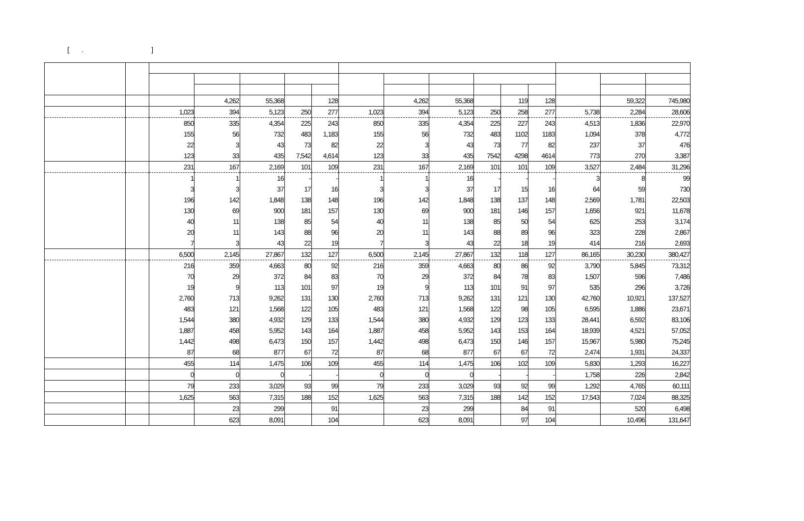[ . ]
| | | | 4,262 | 55,368 | | 128 | | 4,262 | 55,368 | | 119 | 128 | | 59,322 | 745,980 |
| | | 1,023 | 394 | 5,123 | 250 | 277 | 1,023 | 394 | 5,123 | 250 | 258 | 277 | 5,738 | 2,284 | 28,606 |
| | | 850 | 335 | 4,354 | 225 | 243 | 850 | 335 | 4,354 | 225 | 227 | 243 | 4,513 | 1,836 | 22,970 |
| | | 155 | 56 | 732 | 483 | 1,183 | 155 | 56 | 732 | 483 | 1102 | 1183 | 1,094 | 378 | 4,772 |
| | | 22 | 3 | 43 | 73 | 82 | 22 | 3 | 43 | 73 | 77 | 82 | 237 | 37 | 476 |
| | | 123 | 33 | 435 | 7,542 | 4,614 | 123 | 33 | 435 | 7542 | 4298 | 4614 | 773 | 270 | 3,387 |
| | | 231 | 167 | 2,169 | 101 | 109 | 231 | 167 | 2,169 | 101 | 101 | 109 | 3,527 | 2,484 | 31,296 |
| | | 1 | 1 | 16 | - | - | 1 | 1 | 16 | - | - | - | 3 | 8 | 99 |
| | | 3 | 3 | 37 | 17 | 16 | 3 | 3 | 37 | 17 | 15 | 16 | 64 | 59 | 730 |
| | | 196 | 142 | 1,848 | 138 | 148 | 196 | 142 | 1,848 | 138 | 137 | 148 | 2,569 | 1,781 | 22,503 |
| | | 130 | 69 | 900 | 181 | 157 | 130 | 69 | 900 | 181 | 146 | 157 | 1,656 | 921 | 11,678 |
| | | 40 | 11 | 138 | 85 | 54 | 40 | 11 | 138 | 85 | 50 | 54 | 625 | 253 | 3,174 |
| | | 20 | 11 | 143 | 88 | 96 | 20 | 11 | 143 | 88 | 89 | 96 | 323 | 228 | 2,867 |
| | | 7 | 3 | 43 | 22 | 19 | 7 | 3 | 43 | 22 | 18 | 19 | 414 | 216 | 2,693 |
| | | 6,500 | 2,145 | 27,867 | 132 | 127 | 6,500 | 2,145 | 27,867 | 132 | 118 | 127 | 86,165 | 30,230 | 380,427 |
| | | 216 | 359 | 4,663 | 80 | 92 | 216 | 359 | 4,663 | 80 | 86 | 92 | 3,790 | 5,845 | 73,312 |
| | | 70 | 29 | 372 | 84 | 83 | 70 | 29 | 372 | 84 | 78 | 83 | 1,507 | 596 | 7,486 |
| | | 19 | 9 | 113 | 101 | 97 | 19 | 9 | 113 | 101 | 91 | 97 | 535 | 296 | 3,726 |
| | | 2,760 | 713 | 9,262 | 131 | 130 | 2,760 | 713 | 9,262 | 131 | 121 | 130 | 42,760 | 10,921 | 137,527 |
| | | 483 | 121 | 1,568 | 122 | 105 | 483 | 121 | 1,568 | 122 | 98 | 105 | 6,595 | 1,886 | 23,671 |
| | | 1,544 | 380 | 4,932 | 129 | 133 | 1,544 | 380 | 4,932 | 129 | 123 | 133 | 28,441 | 6,592 | 83,106 |
| | | 1,887 | 458 | 5,952 | 143 | 164 | 1,887 | 458 | 5,952 | 143 | 153 | 164 | 18,939 | 4,521 | 57,052 |
| | | 1,442 | 498 | 6,473 | 150 | 157 | 1,442 | 498 | 6,473 | 150 | 146 | 157 | 15,967 | 5,980 | 75,245 |
| | | 87 | 68 | 877 | 67 | 72 | 87 | 68 | 877 | 67 | 67 | 72 | 2,474 | 1,931 | 24,337 |
| | | 455 | 114 | 1,475 | 106 | 109 | 455 | 114 | 1,475 | 106 | 102 | 109 | 5,830 | 1,293 | 16,227 |
| | | 0 | 0 | 0 | - | - | 0 | 0 | 0 | - | - | - | 1,758 | 226 | 2,842 |
| | | 79 | 233 | 3,029 | 93 | 99 | 79 | 233 | 3,029 | 93 | 92 | 99 | 1,292 | 4,765 | 60,111 |
| | | 1,625 | 563 | 7,315 | 188 | 152 | 1,625 | 563 | 7,315 | 188 | 142 | 152 | 17,543 | 7,024 | 88,325 |
| | | | 23 | 299 | | 91 | | 23 | 299 | | 84 | 91 | | 520 | 6,498 |
| | | | 623 | 8,091 | | 104 | | 623 | 8,091 | | 97 | 104 | | 10,496 | 131,647 |